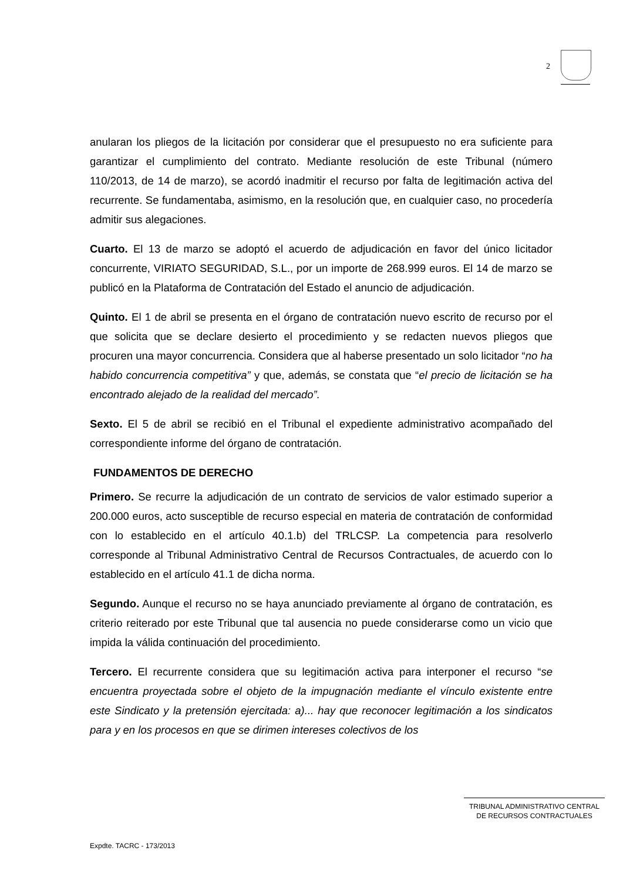2
anularan los pliegos de la licitación por considerar que el presupuesto no era suficiente para garantizar el cumplimiento del contrato. Mediante resolución de este Tribunal (número 110/2013, de 14 de marzo), se acordó inadmitir el recurso por falta de legitimación activa del recurrente. Se fundamentaba, asimismo, en la resolución que, en cualquier caso, no procedería admitir sus alegaciones.
Cuarto. El 13 de marzo se adoptó el acuerdo de adjudicación en favor del único licitador concurrente, VIRIATO SEGURIDAD, S.L., por un importe de 268.999 euros. El 14 de marzo se publicó en la Plataforma de Contratación del Estado el anuncio de adjudicación.
Quinto. El 1 de abril se presenta en el órgano de contratación nuevo escrito de recurso por el que solicita que se declare desierto el procedimiento y se redacten nuevos pliegos que procuren una mayor concurrencia. Considera que al haberse presentado un solo licitador “no ha habido concurrencia competitiva” y que, además, se constata que “el precio de licitación se ha encontrado alejado de la realidad del mercado”.
Sexto. El 5 de abril se recibió en el Tribunal el expediente administrativo acompañado del correspondiente informe del órgano de contratación.
FUNDAMENTOS DE DERECHO
Primero. Se recurre la adjudicación de un contrato de servicios de valor estimado superior a 200.000 euros, acto susceptible de recurso especial en materia de contratación de conformidad con lo establecido en el artículo 40.1.b) del TRLCSP. La competencia para resolverlo corresponde al Tribunal Administrativo Central de Recursos Contractuales, de acuerdo con lo establecido en el artículo 41.1 de dicha norma.
Segundo. Aunque el recurso no se haya anunciado previamente al órgano de contratación, es criterio reiterado por este Tribunal que tal ausencia no puede considerarse como un vicio que impida la válida continuación del procedimiento.
Tercero. El recurrente considera que su legitimación activa para interponer el recurso “se encuentra proyectada sobre el objeto de la impugnación mediante el vínculo existente entre este Sindicato y la pretensión ejercitada: a)... hay que reconocer legitimación a los sindicatos para y en los procesos en que se dirimen intereses colectivos de los
TRIBUNAL ADMINISTRATIVO CENTRAL
DE RECURSOS CONTRACTUALES
Expdte. TACRC - 173/2013